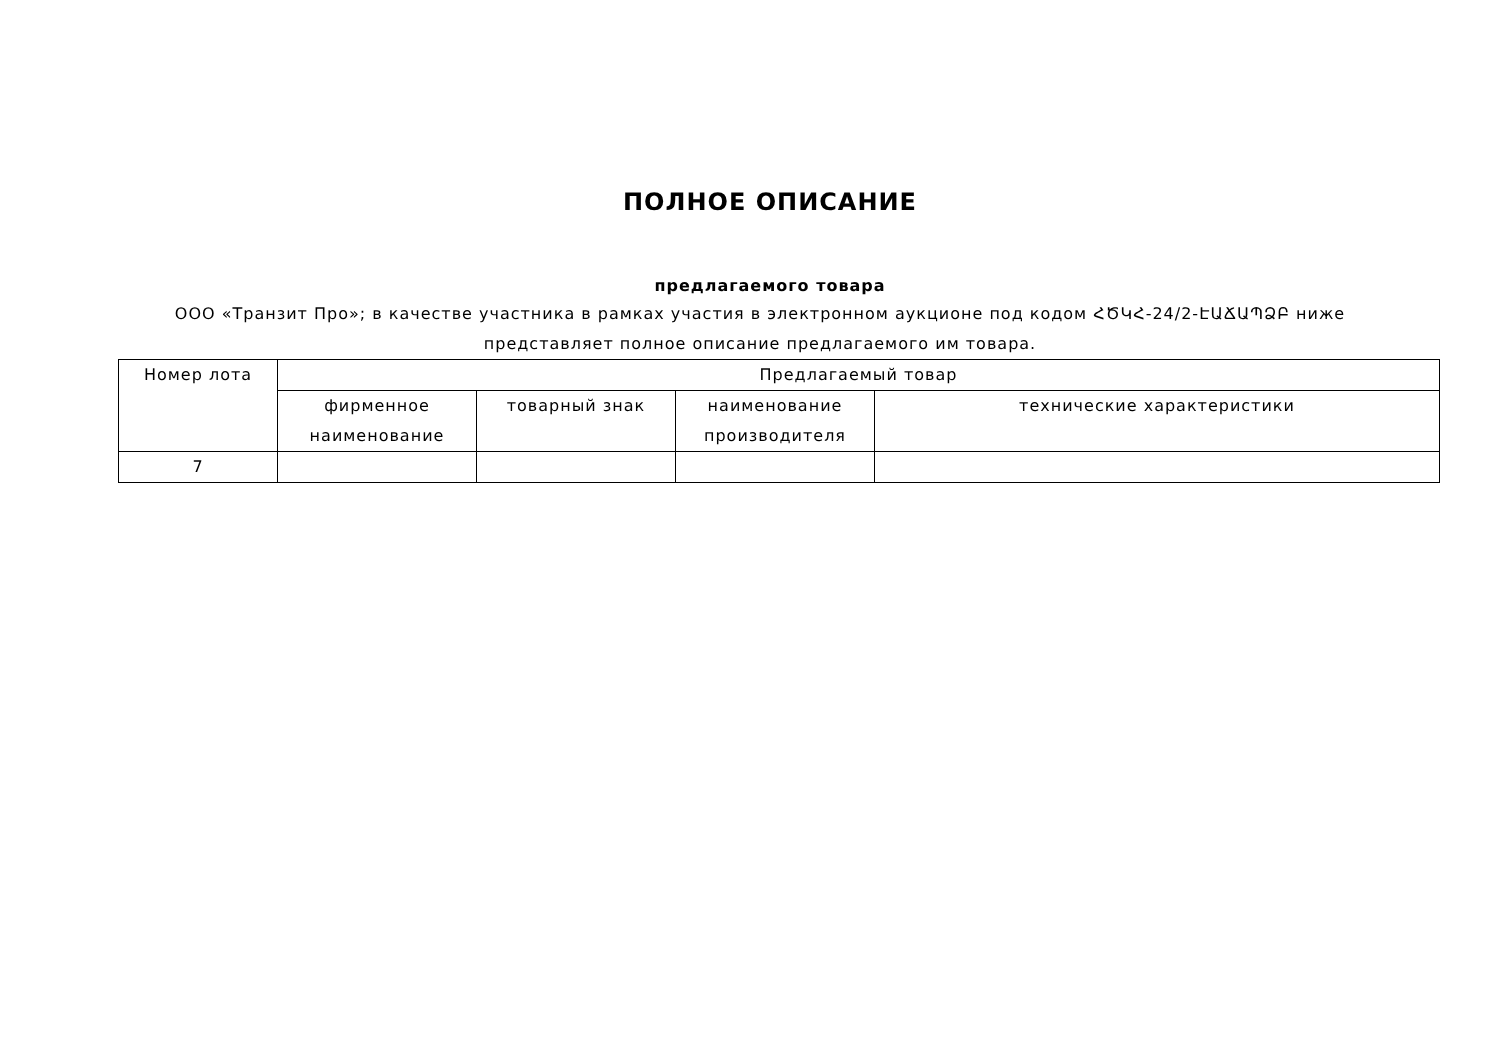ПОЛНОЕ ОПИСАНИЕ
предлагаемого товара
ООО «Транзит Про»; в качестве участника в рамках участия в электронном аукционе под кодом ՀԾԿՀ-24/2-ԷԱՃԱՊՁԲ ниже представляет полное описание предлагаемого им товара.
| Номер лота | Предлагаемый товар | | | |
| --- | --- | --- | --- | --- |
| | фирменное наименование | товарный знак | наименование производителя | технические характеристики |
| 7 | | | | |